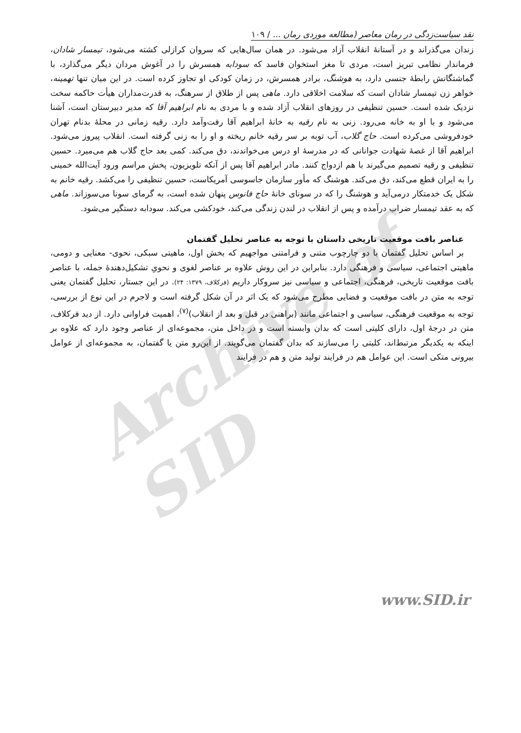Archive of SID
نقد سیاست‌زدگی در رمان معاصر (مطالعه موردی رمان ... / ۱۰۹
زندان می‌گذراند و در آستانهٔ انقلاب آزاد می‌شود. در همان سال‌هایی که سروان کرازلی کشته می‌شود، تیمسار شادان، فرماندار نظامی تبریز است، مردی تا مغز استخوان فاسد که سودابه همسرش را در آغوش مردان دیگر می‌گذارد، با گماشتگانش رابطهٔ جنسی دارد، به هوشنگ، برادر همسرش، در زمان کودکی او تجاوز کرده است. در این میان تنها تهمینه، خواهر زن تیمسار شادان است که سلامت اخلاقی دارد. ماهی پس از طلاق از سرهنگ، به قدرت‌مداران هیأت حاکمه سخت نزدیک شده است. حسین تنظیفی در روزهای انقلاب آزاد شده و با مردی به نام ابراهیم آقا که مدیر دبیرستان است، آشنا می‌شود و با او به خانه می‌رود. زنی به نام رقیه به خانهٔ ابراهیم آقا رفت‌وآمد دارد. رقیه زمانی در محلهٔ بدنام تهران خودفروشی می‌کرده است. حاج گلاب، آب توبه بر سر رقیه خانم ریخته و او را به زنی گرفته است. انقلاب پیروز می‌شود. ابراهیم آقا از غصهٔ شهادت جوانانی که در مدرسهٔ او درس می‌خواندند، دق می‌کند. کمی بعد حاج گلاب هم می‌میرد. حسین تنظیفی و رقیه تصمیم می‌گیرند با هم ازدواج کنند. مادر ابراهیم آقا پس از آنکه تلویزیون، پخش مراسم ورود آیت‌الله خمینی را به ایران قطع می‌کند، دق می‌کند. هوشنگ که مأور سازمان جاسوسی آمریکاست، حسین تنظیفی را می‌کشد. رقیه خانم به شکل یک خدمتکار درمی‌آید و هوشنگ را که در سونای خانهٔ حاج فانوس پنهان شده است، به گرمای سونا می‌سوزاند. ماهی که به عقد تیمسار ضراب درآمده و پس از انقلاب در لندن زندگی می‌کند، خودکشی می‌کند. سودابه دستگیر می‌شود.
عناصر بافت موقعیت تاریخی داستان با توجه به عناصر تحلیل گفتمان
بر اساس تحلیل گفتمان با دو چارچوب متنی و فرامتنی مواجهیم که بخش اول، ماهیتی سبکی، نحوی- معنایی و دومی، ماهیتی اجتماعی، سیاسی و فرهنگی دارد. بنابراین در این روش علاوه بر عناصر لغوی و نحویِ تشکیل‌دهندهٔ جمله، با عناصر بافت موقعیت تاریخی، فرهنگی، اجتماعی و سیاسی نیز سروکار داریم (فرکلاف، ۱۳۷۹: ۲۴). در این جستار، تحلیل گفتمان یعنی توجه به متن در بافت موقعیت و فضایی مطرح می‌شود که یک اثر در آن شکل گرفته است و لاجرم در این نوع از بررسی، توجه به موقعیت فرهنگی، سیاسی و اجتماعی مانند (براهنی در قبل و بعد از انقلاب)<sup>(۷)</sup>، اهمیت فراوانی دارد. از دید فرکلاف، متن در درجهٔ اول، دارای کلیتی است که بدان وابسته است و در داخل متن، مجموعه‌ای از عناصر وجود دارد که علاوه بر اینکه به یکدیگر مرتبط‌اند، کلیتی را می‌سازند که بدان گفتمان می‌گویند. از این‌رو متن یا گفتمان، به مجموعه‌ای از عوامل بیرونی متکی است. این عوامل هم در فرایند تولید متن و هم در فرایند
www.SID.ir